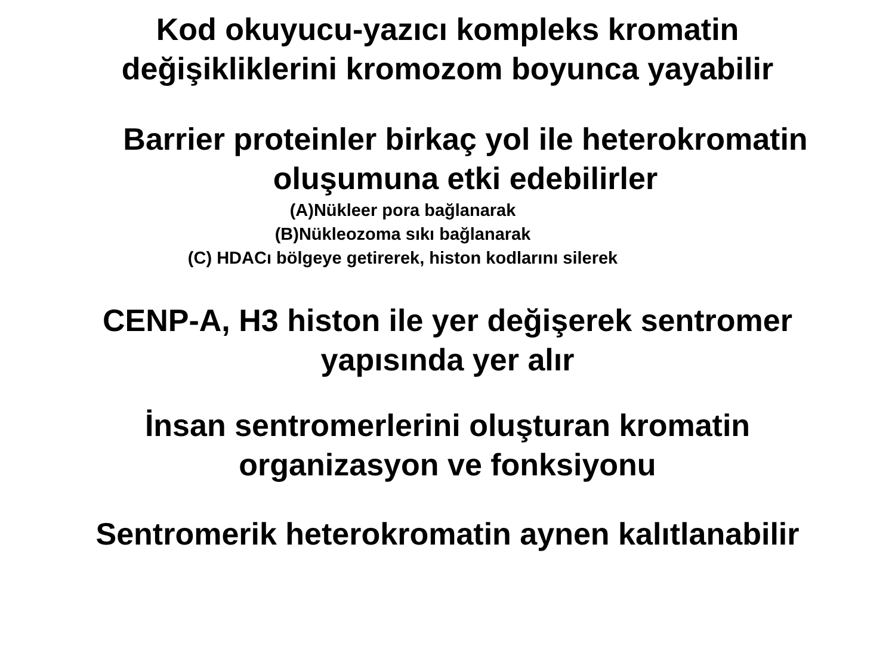Kod okuyucu-yazıcı kompleks kromatin
değişikliklerini kromozom boyunca yayabilir
Barrier proteinler birkaç yol ile heterokromatin
oluşumuna etki edebilirler
(A)Nükleer pora bağlanarak
(B)Nükleozoma sıkı bağlanarak
(C) HDACı bölgeye getirerek, histon kodlarını silerek
CENP-A, H3 histon ile yer değişerek sentromer
yapısında yer alır
İnsan sentromerlerini oluşturan kromatin
organizasyon ve fonksiyonu
Sentromerik heterokromatin aynen kalıtlanabilir